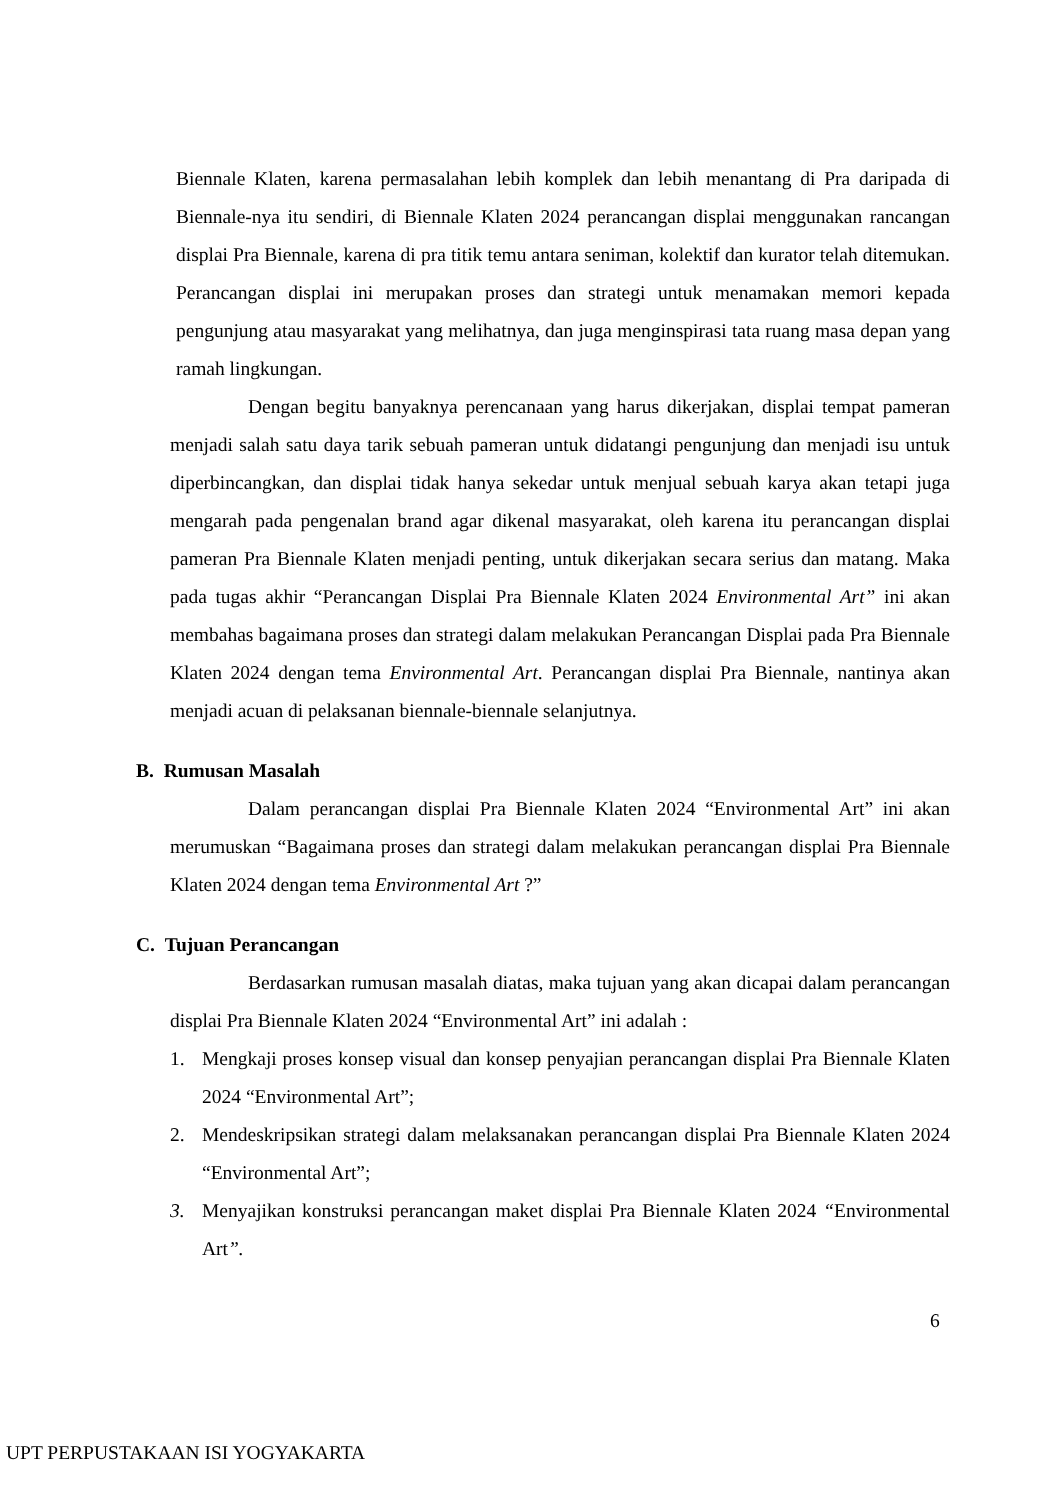Biennale Klaten, karena permasalahan lebih komplek dan lebih menantang di Pra daripada di Biennale-nya itu sendiri, di Biennale Klaten 2024 perancangan displai menggunakan rancangan displai Pra Biennale, karena di pra titik temu antara seniman, kolektif dan kurator telah ditemukan. Perancangan displai ini merupakan proses dan strategi untuk menamakan memori kepada pengunjung atau masyarakat yang melihatnya, dan juga menginspirasi tata ruang masa depan yang ramah lingkungan.
Dengan begitu banyaknya perencanaan yang harus dikerjakan, displai tempat pameran menjadi salah satu daya tarik sebuah pameran untuk didatangi pengunjung dan menjadi isu untuk diperbincangkan, dan displai tidak hanya sekedar untuk menjual sebuah karya akan tetapi juga mengarah pada pengenalan brand agar dikenal masyarakat, oleh karena itu perancangan displai pameran Pra Biennale Klaten menjadi penting, untuk dikerjakan secara serius dan matang. Maka pada tugas akhir “Perancangan Displai Pra Biennale Klaten 2024 Environmental Art” ini akan membahas bagaimana proses dan strategi dalam melakukan Perancangan Displai pada Pra Biennale Klaten 2024 dengan tema Environmental Art. Perancangan displai Pra Biennale, nantinya akan menjadi acuan di pelaksanan biennale-biennale selanjutnya.
B. Rumusan Masalah
Dalam perancangan displai Pra Biennale Klaten 2024 “Environmental Art” ini akan merumuskan “Bagaimana proses dan strategi dalam melakukan perancangan displai Pra Biennale Klaten 2024 dengan tema Environmental Art ?”
C. Tujuan Perancangan
Berdasarkan rumusan masalah diatas, maka tujuan yang akan dicapai dalam perancangan displai Pra Biennale Klaten 2024 “Environmental Art” ini adalah :
1. Mengkaji proses konsep visual dan konsep penyajian perancangan displai Pra Biennale Klaten 2024 “Environmental Art”;
2. Mendeskripsikan strategi dalam melaksanakan perancangan displai Pra Biennale Klaten 2024 “Environmental Art”;
3. Menyajikan konstruksi perancangan maket displai Pra Biennale Klaten 2024 “Environmental Art”.
6
UPT PERPUSTAKAAN ISI YOGYAKARTA